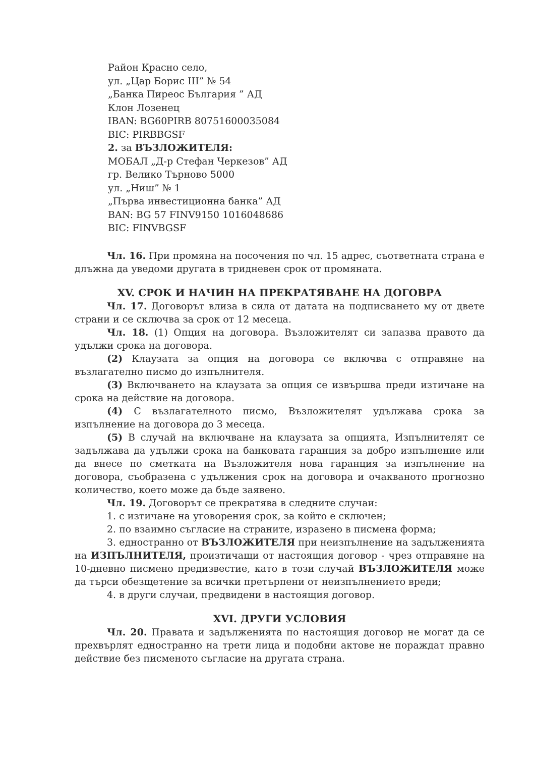Район Красно село,
ул. „Цар Борис III” № 54
„Банка Пиреос България ” АД
Клон Лозенец
IBAN: BG60PIRB 80751600035084
BIC: PIRBBGSF
2. за ВЪЗЛОЖИТЕЛЯ:
МОБАЛ „Д-р Стефан Черкезов” АД
гр. Велико Търново 5000
ул. „Ниш” № 1
„Първа инвестиционна банка” АД
BAN: BG 57 FINV9150 1016048686
BIC: FINVBGSF
Чл. 16. При промяна на посочения по чл. 15 адрес, съответната страна е длъжна да уведоми другата в тридневен срок от промяната.
XV. СРОК И НАЧИН НА ПРЕКРАТЯВАНЕ НА ДОГОВРА
Чл. 17. Договорът влиза в сила от датата на подписването му от двете страни и се сключва за срок от 12 месеца.
Чл. 18. (1) Опция на договора. Възложителят си запазва правото да удължи срока на договора.
(2) Клаузата за опция на договора се включва с отправяне на възлагателно писмо до изпълнителя.
(3) Включването на клаузата за опция се извършва преди изтичане на срока на действие на договора.
(4) С възлагателното писмо, Възложителят удължава срока за изпълнение на договора до 3 месеца.
(5) В случай на включване на клаузата за опцията, Изпълнителят се задължава да удължи срока на банковата гаранция за добро изпълнение или да внесе по сметката на Възложителя нова гаранция за изпълнение на договора, съобразена с удължения срок на договора и очакваното прогнозно количество, което може да бъде заявено.
Чл. 19. Договорът се прекратява в следните случаи:
1. с изтичане на уговорения срок, за който е сключен;
2. по взаимно съгласие на страните, изразено в писмена форма;
3. едностранно от ВЪЗЛОЖИТЕЛЯ при неизпълнение на задълженията на ИЗПЪЛНИТЕЛЯ, произтичащи от настоящия договор - чрез отправяне на 10-дневно писмено предизвестие, като в този случай ВЪЗЛОЖИТЕЛЯ може да търси обезщетение за всички претърпени от неизпълнението вреди;
4. в други случаи, предвидени в настоящия договор.
XVI. ДРУГИ УСЛОВИЯ
Чл. 20. Правата и задълженията по настоящия договор не могат да се прехвърлят едностранно на трети лица и подобни актове не пораждат правно действие без писменото съгласие на другата страна.